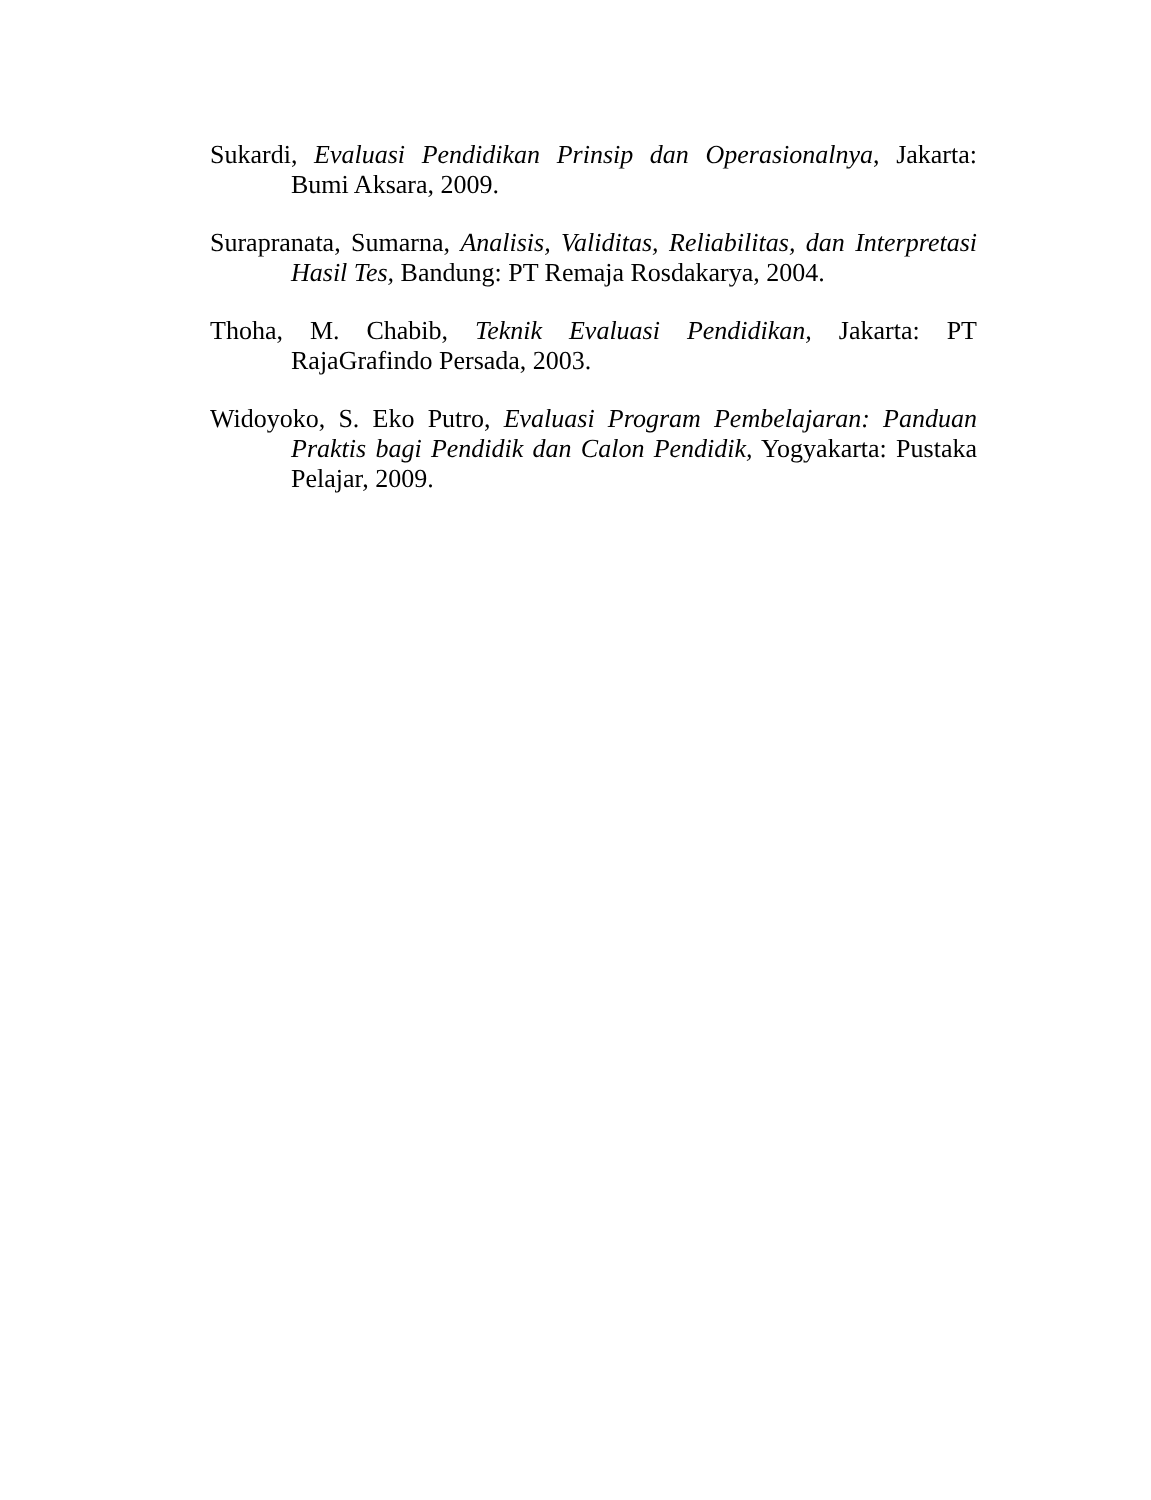Sukardi, Evaluasi Pendidikan Prinsip dan Operasionalnya, Jakarta: Bumi Aksara, 2009.
Surapranata, Sumarna, Analisis, Validitas, Reliabilitas, dan Interpretasi Hasil Tes, Bandung: PT Remaja Rosdakarya, 2004.
Thoha, M. Chabib, Teknik Evaluasi Pendidikan, Jakarta: PT RajaGrafindo Persada, 2003.
Widoyoko, S. Eko Putro, Evaluasi Program Pembelajaran: Panduan Praktis bagi Pendidik dan Calon Pendidik, Yogyakarta: Pustaka Pelajar, 2009.